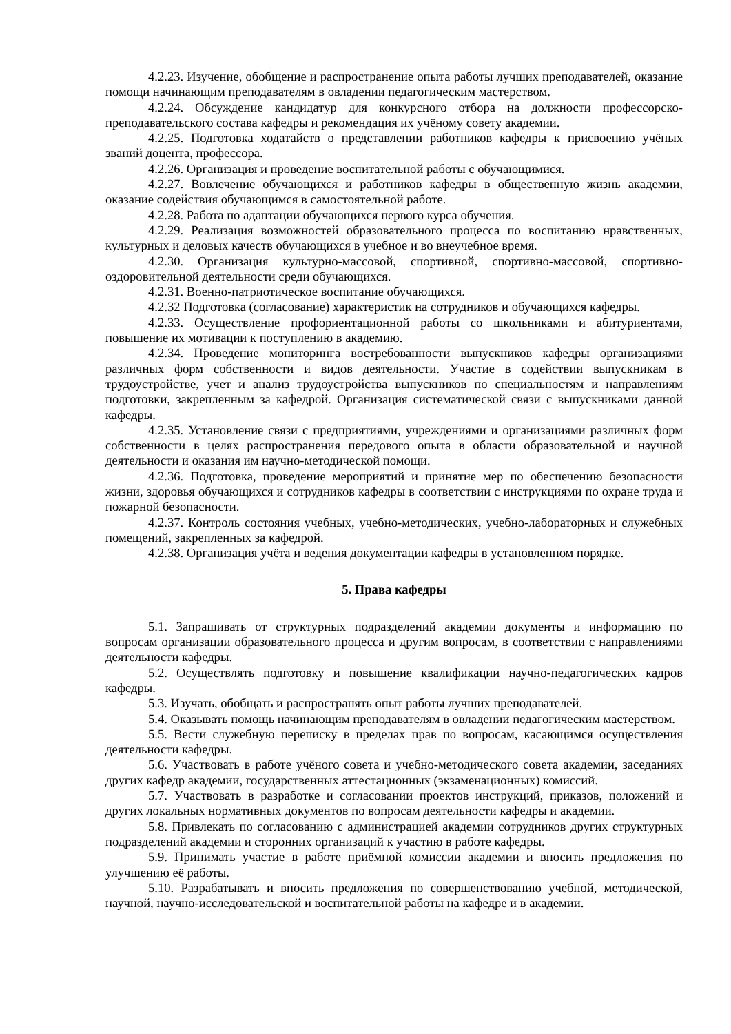4.2.23. Изучение, обобщение и распространение опыта работы лучших преподавателей, оказание помощи начинающим преподавателям в овладении педагогическим мастерством.
4.2.24. Обсуждение кандидатур для конкурсного отбора на должности профессорско-преподавательского состава кафедры и рекомендация их учёному совету академии.
4.2.25. Подготовка ходатайств о представлении работников кафедры к присвоению учёных званий доцента, профессора.
4.2.26. Организация и проведение воспитательной работы с обучающимися.
4.2.27. Вовлечение обучающихся и работников кафедры в общественную жизнь академии, оказание содействия обучающимся в самостоятельной работе.
4.2.28. Работа по адаптации обучающихся первого курса обучения.
4.2.29. Реализация возможностей образовательного процесса по воспитанию нравственных, культурных и деловых качеств обучающихся в учебное и во внеучебное время.
4.2.30. Организация культурно-массовой, спортивной, спортивно-массовой, спортивно-оздоровительной деятельности среди обучающихся.
4.2.31. Военно-патриотическое воспитание обучающихся.
4.2.32 Подготовка (согласование) характеристик на сотрудников и обучающихся кафедры.
4.2.33. Осуществление профориентационной работы со школьниками и абитуриентами, повышение их мотивации к поступлению в академию.
4.2.34. Проведение мониторинга востребованности выпускников кафедры организациями различных форм собственности и видов деятельности. Участие в содействии выпускникам в трудоустройстве, учет и анализ трудоустройства выпускников по специальностям и направлениям подготовки, закрепленным за кафедрой. Организация систематической связи с выпускниками данной кафедры.
4.2.35. Установление связи с предприятиями, учреждениями и организациями различных форм собственности в целях распространения передового опыта в области образовательной и научной деятельности и оказания им научно-методической помощи.
4.2.36. Подготовка, проведение мероприятий и принятие мер по обеспечению безопасности жизни, здоровья обучающихся и сотрудников кафедры в соответствии с инструкциями по охране труда и пожарной безопасности.
4.2.37. Контроль состояния учебных, учебно-методических, учебно-лабораторных и служебных помещений, закрепленных за кафедрой.
4.2.38. Организация учёта и ведения документации кафедры в установленном порядке.
5. Права кафедры
5.1. Запрашивать от структурных подразделений академии документы и информацию по вопросам организации образовательного процесса и другим вопросам, в соответствии с направлениями деятельности кафедры.
5.2. Осуществлять подготовку и повышение квалификации научно-педагогических кадров кафедры.
5.3. Изучать, обобщать и распространять опыт работы лучших преподавателей.
5.4. Оказывать помощь начинающим преподавателям в овладении педагогическим мастерством.
5.5. Вести служебную переписку в пределах прав по вопросам, касающимся осуществления деятельности кафедры.
5.6. Участвовать в работе учёного совета и учебно-методического совета академии, заседаниях других кафедр академии, государственных аттестационных (экзаменационных) комиссий.
5.7. Участвовать в разработке и согласовании проектов инструкций, приказов, положений и других локальных нормативных документов по вопросам деятельности кафедры и академии.
5.8. Привлекать по согласованию с администрацией академии сотрудников других структурных подразделений академии и сторонних организаций к участию в работе кафедры.
5.9. Принимать участие в работе приёмной комиссии академии и вносить предложения по улучшению её работы.
5.10. Разрабатывать и вносить предложения по совершенствованию учебной, методической, научной, научно-исследовательской и воспитательной работы на кафедре и в академии.